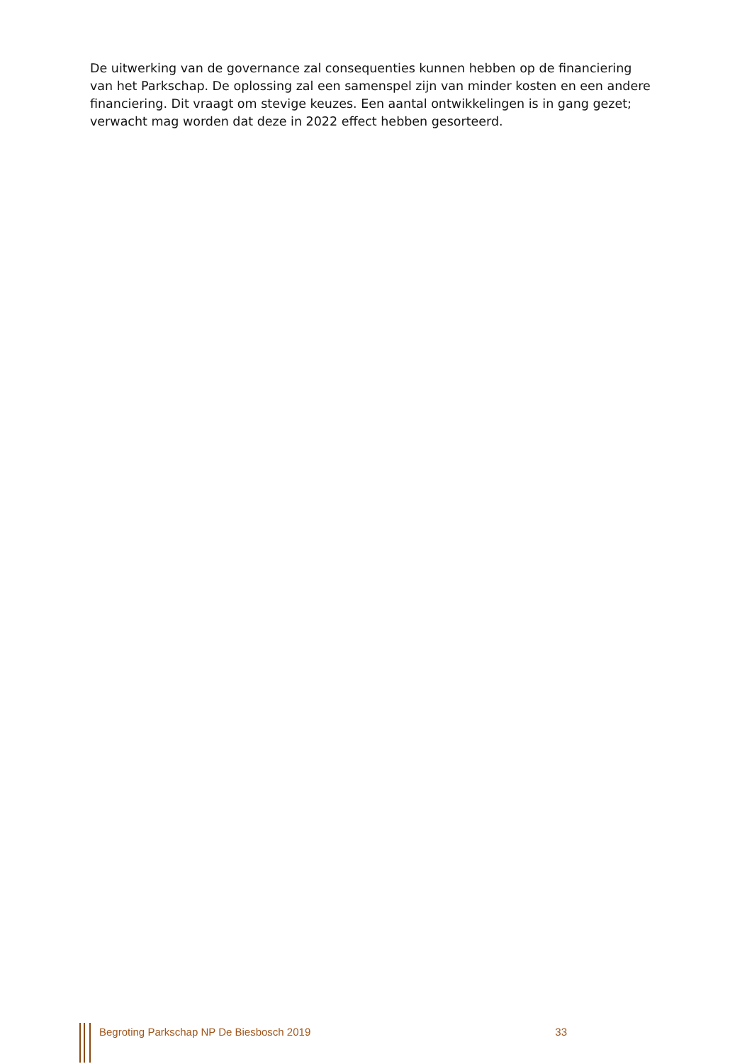De uitwerking van de governance zal consequenties kunnen hebben op de financiering van het Parkschap. De oplossing zal een samenspel zijn van minder kosten en een andere financiering. Dit vraagt om stevige keuzes. Een aantal ontwikkelingen is in gang gezet; verwacht mag worden dat deze in 2022 effect hebben gesorteerd.
Begroting Parkschap NP De Biesbosch 2019 33